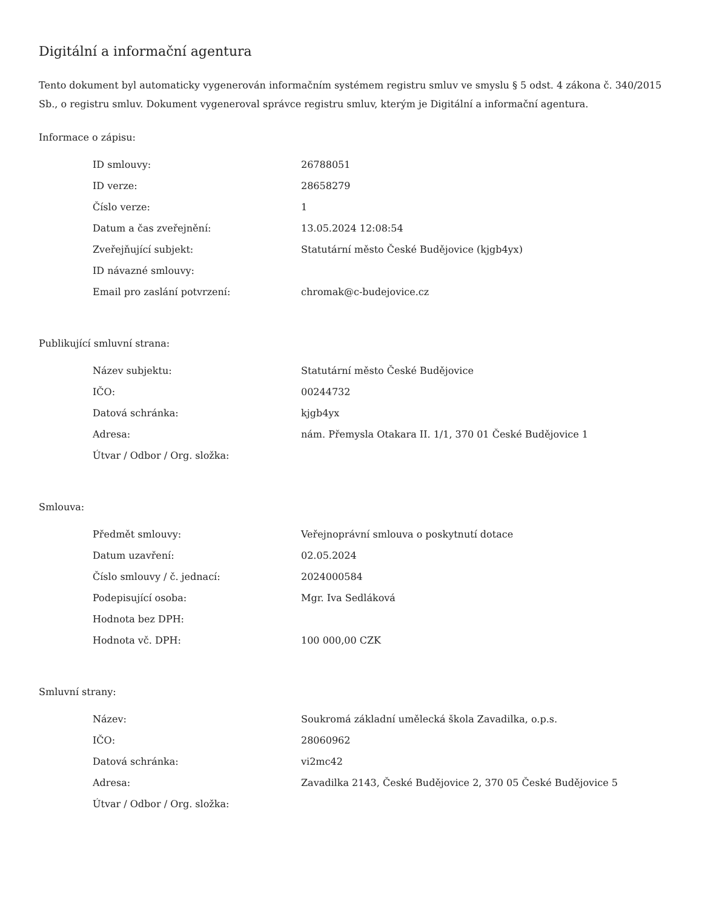Digitální a informační agentura
Tento dokument byl automaticky vygenerován informačním systémem registru smluv ve smyslu § 5 odst. 4 zákona č. 340/2015 Sb., o registru smluv. Dokument vygeneroval správce registru smluv, kterým je Digitální a informační agentura.
Informace o zápisu:
| ID smlouvy: | 26788051 |
| ID verze: | 28658279 |
| Číslo verze: | 1 |
| Datum a čas zveřejnění: | 13.05.2024 12:08:54 |
| Zveřejňující subjekt: | Statutární město České Budějovice (kjgb4yx) |
| ID návazné smlouvy: | |
| Email pro zaslání potvrzení: | chromak@c-budejovice.cz |
Publikující smluvní strana:
| Název subjektu: | Statutární město České Budějovice |
| IČO: | 00244732 |
| Datová schránka: | kjgb4yx |
| Adresa: | nám. Přemysla Otakara II. 1/1, 370 01 České Budějovice 1 |
| Útvar / Odbor / Org. složka: | |
Smlouva:
| Předmět smlouvy: | Veřejnoprávní smlouva o poskytnutí dotace |
| Datum uzavření: | 02.05.2024 |
| Číslo smlouvy / č. jednací: | 2024000584 |
| Podepisující osoba: | Mgr. Iva Sedláková |
| Hodnota bez DPH: | |
| Hodnota vč. DPH: | 100 000,00 CZK |
Smluvní strany:
| Název: | Soukromá základní umělecká škola Zavadilka, o.p.s. |
| IČO: | 28060962 |
| Datová schránka: | vi2mc42 |
| Adresa: | Zavadilka 2143, České Budějovice 2, 370 05 České Budějovice 5 |
| Útvar / Odbor / Org. složka: | |